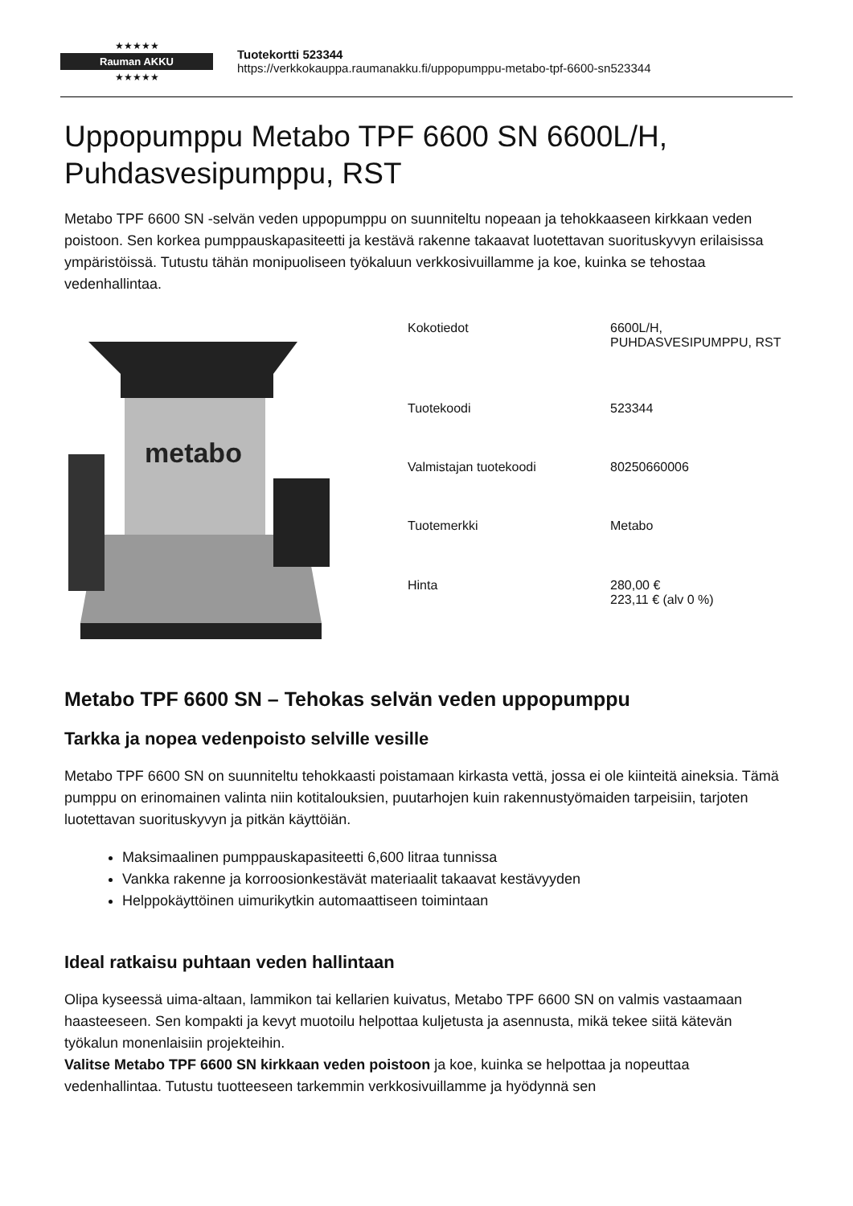★★★★★
Rauman AKKU
★★★★★
Tuotekortti 523344
https://verkkokauppa.raumanakku.fi/uppopumppu-metabo-tpf-6600-sn523344
Uppopumppu Metabo TPF 6600 SN 6600L/H, Puhdasvesipumppu, RST
Metabo TPF 6600 SN -selvän veden uppopumppu on suunniteltu nopeaan ja tehokkaaseen kirkkaan veden poistoon. Sen korkea pumppauskapasiteetti ja kestävä rakenne takaavat luotettavan suorituskyvyn erilaisissa ympäristöissä. Tutustu tähän monipuoliseen työkaluun verkkosivuillamme ja koe, kuinka se tehostaa vedenhallintaa.
metabo
| Kokotiedot | 6600L/H, PUHDASVESIPUMPPU, RST |
| Tuotekoodi | 523344 |
| Valmistajan tuotekoodi | 80250660006 |
| Tuotemerkki | Metabo |
| Hinta | 280,00 € 223,11 € (alv 0 %) |
Metabo TPF 6600 SN – Tehokas selvän veden uppopumppu
Tarkka ja nopea vedenpoisto selville vesille
Metabo TPF 6600 SN on suunniteltu tehokkaasti poistamaan kirkasta vettä, jossa ei ole kiinteitä aineksia. Tämä pumppu on erinomainen valinta niin kotitalouksien, puutarhojen kuin rakennustyömaiden tarpeisiin, tarjoten luotettavan suorituskyvyn ja pitkän käyttöiän.
Maksimaalinen pumppauskapasiteetti 6,600 litraa tunnissa
Vankka rakenne ja korroosionkestävät materiaalit takaavat kestävyyden
Helppokäyttöinen uimurikytkin automaattiseen toimintaan
Ideal ratkaisu puhtaan veden hallintaan
Olipa kyseessä uima-altaan, lammikon tai kellarien kuivatus, Metabo TPF 6600 SN on valmis vastaamaan haasteeseen. Sen kompakti ja kevyt muotoilu helpottaa kuljetusta ja asennusta, mikä tekee siitä kätevän työkalun monenlaisiin projekteihin.
Valitse Metabo TPF 6600 SN kirkkaan veden poistoon ja koe, kuinka se helpottaa ja nopeuttaa vedenhallintaa. Tutustu tuotteeseen tarkemmin verkkosivuillamme ja hyödynnä sen